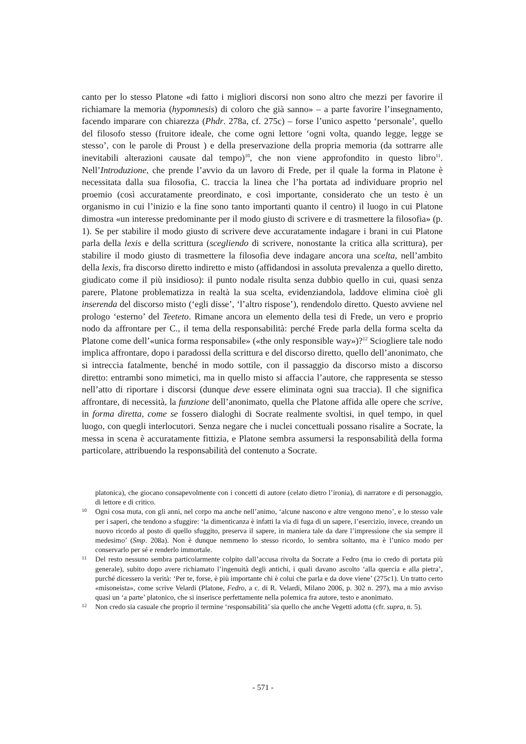canto per lo stesso Platone «di fatto i migliori discorsi non sono altro che mezzi per favorire il richiamare la memoria (hypomnesis) di coloro che già sanno» – a parte favorire l’insegnamento, facendo imparare con chiarezza (Phdr. 278a, cf. 275c) – forse l’unico aspetto ‘personale’, quello del filosofo stesso (fruitore ideale, che come ogni lettore ‘ogni volta, quando legge, legge se stesso’, con le parole di Proust ) e della preservazione della propria memoria (da sottrarre alle inevitabili alterazioni causate dal tempo)<sup>10</sup>, che non viene approfondito in questo libro<sup>11</sup>. Nell’Introduzione, che prende l’avvio da un lavoro di Frede, per il quale la forma in Platone è necessitata dalla sua filosofia, C. traccia la linea che l’ha portata ad individuare proprio nel proemio (così accuratamente preordinato, e così importante, considerato che un testo è un organismo in cui l’inizio e la fine sono tanto importanti quanto il centro) il luogo in cui Platone dimostra «un interesse predominante per il modo giusto di scrivere e di trasmettere la filosofia» (p. 1). Se per stabilire il modo giusto di scrivere deve accuratamente indagare i brani in cui Platone parla della lexis e della scrittura (scegliendo di scrivere, nonostante la critica alla scrittura), per stabilire il modo giusto di trasmettere la filosofia deve indagare ancora una scelta, nell’ambito della lexis, fra discorso diretto indiretto e misto (affidandosi in assoluta prevalenza a quello diretto, giudicato come il più insidioso): il punto nodale risulta senza dubbio quello in cui, quasi senza parere, Platone problematizza in realtà la sua scelta, evidenziandola, laddove elimina cioè gli inserenda del discorso misto (‘egli disse’, ‘l’altro rispose’), rendendolo diretto. Questo avviene nel prologo ‘esterno’ del Teeteto. Rimane ancora un elemento della tesi di Frede, un vero e proprio nodo da affrontare per C., il tema della responsabilità: perché Frede parla della forma scelta da Platone come dell’«unica forma responsabile» («the only responsible way»)?<sup>12</sup> Sciogliere tale nodo implica affrontare, dopo i paradossi della scrittura e del discorso diretto, quello dell’anonimato, che si intreccia fatalmente, benché in modo sottile, con il passaggio da discorso misto a discorso diretto: entrambi sono mimetici, ma in quello misto si affaccia l’autore, che rappresenta se stesso nell’atto di riportare i discorsi (dunque deve essere eliminata ogni sua traccia). Il che significa affrontare, di necessità, la funzione dell’anonimato, quella che Platone affida alle opere che scrive, in forma diretta, come se fossero dialoghi di Socrate realmente svoltisi, in quel tempo, in quel luogo, con quegli interlocutori. Senza negare che i nuclei concettuali possano risalire a Socrate, la messa in scena è accuratamente fittizia, e Platone sembra assumersi la responsabilità della forma particolare, attribuendo la responsabilità del contenuto a Socrate.
platonica), che giocano consapevolmente con i concetti di autore (celato dietro l’ironia), di narratore e di personaggio, di lettore e di critico.
10 Ogni cosa muta, con gli anni, nel corpo ma anche nell’animo, ‘alcune nascono e altre vengono meno’, e lo stesso vale per i saperi, che tendono a sfuggire: ‘la dimenticanza è infatti la via di fuga di un sapere, l’esercizio, invece, creando un nuovo ricordo al posto di quello sfuggito, preserva il sapere, in maniera tale da dare l’impressione che sia sempre il medesimo’ (Smp. 208a). Non è dunque nemmeno lo stesso ricordo, lo sembra soltanto, ma è l’unico modo per conservarlo per sé e renderlo immortale.
11 Del resto nessuno sembra particolarmente colpito dall’accusa rivolta da Socrate a Fedro (ma io credo di portata più generale), subito dopo avere richiamato l’ingenuità degli antichi, i quali davano ascolto ‘alla quercia e alla pietra’, purché dicessero la verità: ‘Per te, forse, è più importante chi è colui che parla e da dove viene’ (275c1). Un tratto certo «misoneista», come scrive Velardi (Platone, Fedro, a c. di R. Velardi, Milano 2006, p. 302 n. 297), ma a mio avviso quasi un ‘a parte’ platonico, che si inserisce perfettamente nella polemica fra autore, testo e anonimato.
12 Non credo sia casuale che proprio il termine ‘responsabilità’ sia quello che anche Vegetti adotta (cfr. supra, n. 5).
- 571 -